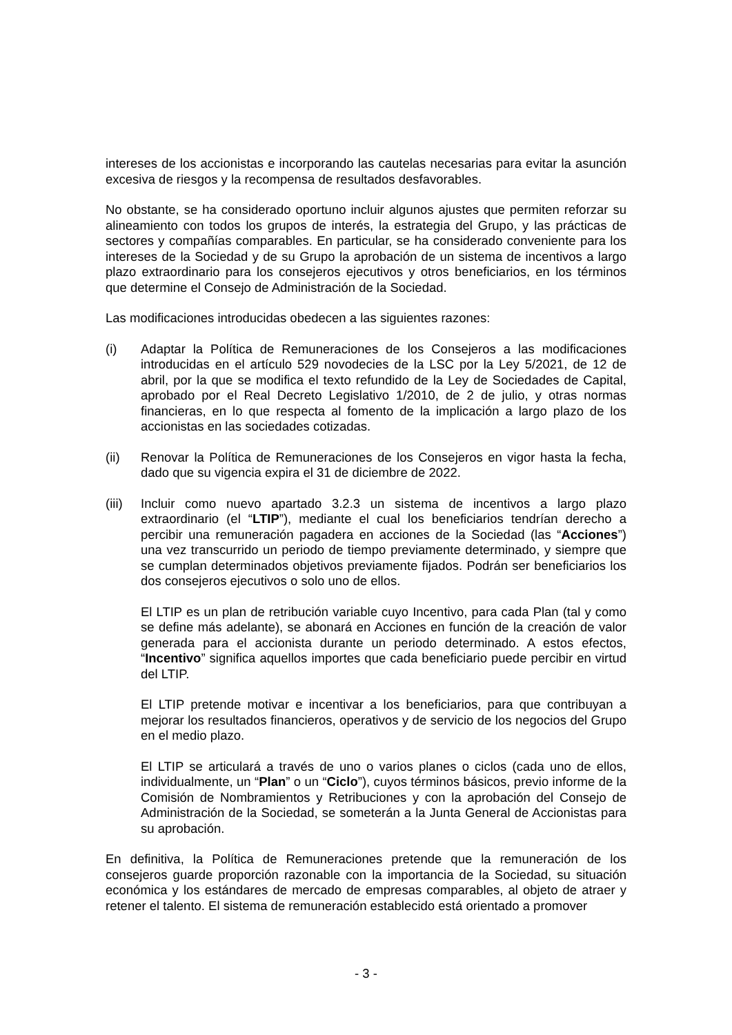intereses de los accionistas e incorporando las cautelas necesarias para evitar la asunción excesiva de riesgos y la recompensa de resultados desfavorables.
No obstante, se ha considerado oportuno incluir algunos ajustes que permiten reforzar su alineamiento con todos los grupos de interés, la estrategia del Grupo, y las prácticas de sectores y compañías comparables. En particular, se ha considerado conveniente para los intereses de la Sociedad y de su Grupo la aprobación de un sistema de incentivos a largo plazo extraordinario para los consejeros ejecutivos y otros beneficiarios, en los términos que determine el Consejo de Administración de la Sociedad.
Las modificaciones introducidas obedecen a las siguientes razones:
(i) Adaptar la Política de Remuneraciones de los Consejeros a las modificaciones introducidas en el artículo 529 novodecies de la LSC por la Ley 5/2021, de 12 de abril, por la que se modifica el texto refundido de la Ley de Sociedades de Capital, aprobado por el Real Decreto Legislativo 1/2010, de 2 de julio, y otras normas financieras, en lo que respecta al fomento de la implicación a largo plazo de los accionistas en las sociedades cotizadas.
(ii) Renovar la Política de Remuneraciones de los Consejeros en vigor hasta la fecha, dado que su vigencia expira el 31 de diciembre de 2022.
(iii)
Incluir como nuevo apartado 3.2.3 un sistema de incentivos a largo plazo extraordinario (el “LTIP”), mediante el cual los beneficiarios tendrían derecho a percibir una remuneración pagadera en acciones de la Sociedad (las “Acciones”) una vez transcurrido un periodo de tiempo previamente determinado, y siempre que se cumplan determinados objetivos previamente fijados. Podrán ser beneficiarios los dos consejeros ejecutivos o solo uno de ellos.
El LTIP es un plan de retribución variable cuyo Incentivo, para cada Plan (tal y como se define más adelante), se abonará en Acciones en función de la creación de valor generada para el accionista durante un periodo determinado. A estos efectos, “Incentivo” significa aquellos importes que cada beneficiario puede percibir en virtud del LTIP.
El LTIP pretende motivar e incentivar a los beneficiarios, para que contribuyan a mejorar los resultados financieros, operativos y de servicio de los negocios del Grupo en el medio plazo.
El LTIP se articulará a través de uno o varios planes o ciclos (cada uno de ellos, individualmente, un “Plan” o un “Ciclo”), cuyos términos básicos, previo informe de la Comisión de Nombramientos y Retribuciones y con la aprobación del Consejo de Administración de la Sociedad, se someterán a la Junta General de Accionistas para su aprobación.
En definitiva, la Política de Remuneraciones pretende que la remuneración de los consejeros guarde proporción razonable con la importancia de la Sociedad, su situación económica y los estándares de mercado de empresas comparables, al objeto de atraer y retener el talento. El sistema de remuneración establecido está orientado a promover
- 3 -